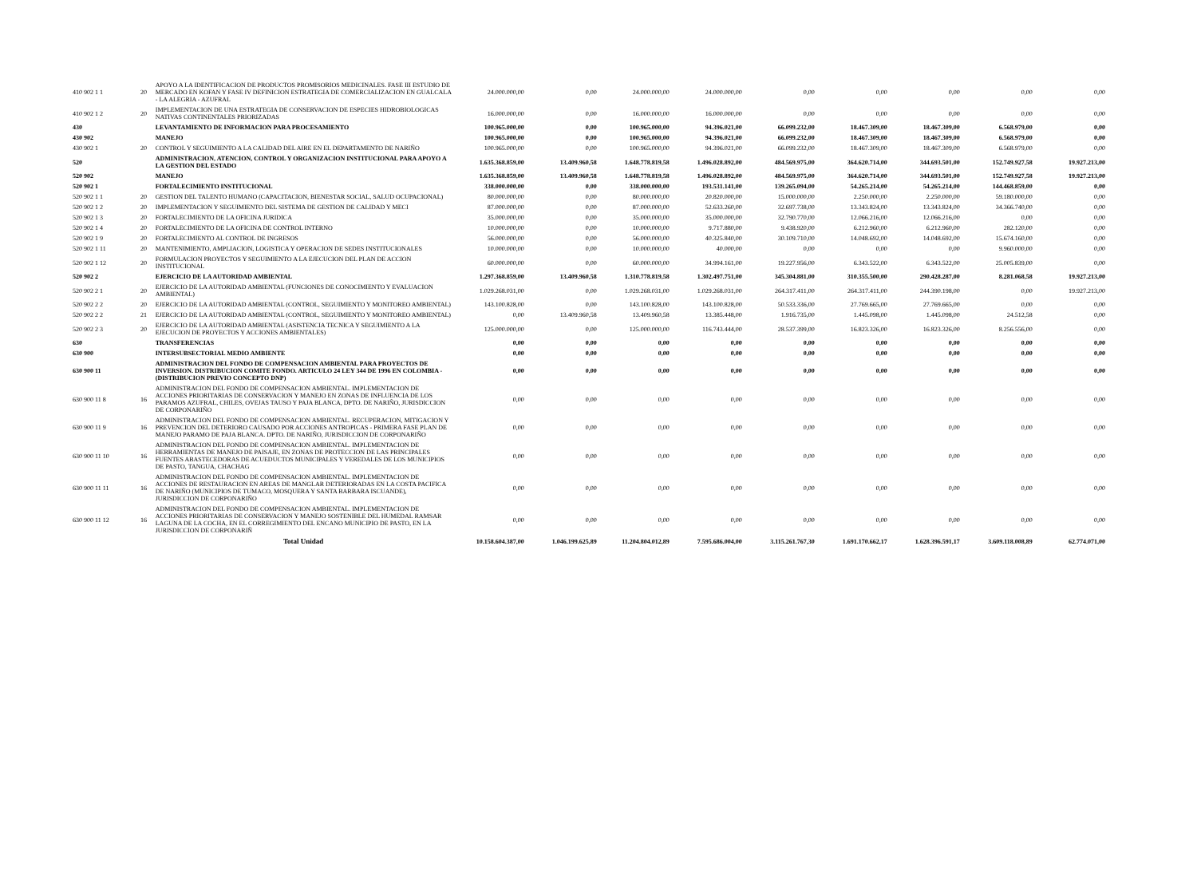| 410 902 1 1 | 20 | APOYO A LA IDENTIFICACION DE PRODUCTOS PROMISORIOS MEDICINALES. FASE III ESTUDIO DE MERCADO EN KOFAN Y FASE IV DEFINICION ESTRATEGIA DE COMERCIALIZACION EN GUALCALA - LA ALEGRIA - AZUFRAL | 24.000.000,00 | 0,00 | 24.000.000,00 | 24.000.000,00 | 0,00 | 0,00 | 0,00 | 0,00 | 0,00 |
| 410 902 1 2 | 20 | IMPLEMENTACION DE UNA ESTRATEGIA DE CONSERVACION DE ESPECIES HIDROBIOLOGICAS NATIVAS CONTINENTALES PRIORIZADAS | 16.000.000,00 | 0,00 | 16.000.000,00 | 16.000.000,00 | 0,00 | 0,00 | 0,00 | 0,00 | 0,00 |
| 430 | | LEVANTAMIENTO DE INFORMACION PARA PROCESAMIENTO | 100.965.000,00 | 0,00 | 100.965.000,00 | 94.396.021,00 | 66.099.232,00 | 18.467.309,00 | 18.467.309,00 | 6.568.979,00 | 0,00 |
| 430 902 | | MANEJO | 100.965.000,00 | 0,00 | 100.965.000,00 | 94.396.021,00 | 66.099.232,00 | 18.467.309,00 | 18.467.309,00 | 6.568.979,00 | 0,00 |
| 430 902 1 | 20 | CONTROL Y SEGUIMIENTO A LA CALIDAD DEL AIRE EN EL DEPARTAMENTO DE NARIÑO | 100.965.000,00 | 0,00 | 100.965.000,00 | 94.396.021,00 | 66.099.232,00 | 18.467.309,00 | 18.467.309,00 | 6.568.979,00 | 0,00 |
| 520 | | ADMINISTRACION, ATENCION, CONTROL Y ORGANIZACION INSTITUCIONAL PARA APOYO A LA GESTION DEL ESTADO | 1.635.368.859,00 | 13.409.960,58 | 1.648.778.819,58 | 1.496.028.892,00 | 484.569.975,00 | 364.620.714,00 | 344.693.501,00 | 152.749.927,58 | 19.927.213,00 |
| 520 902 | | MANEJO | 1.635.368.859,00 | 13.409.960,58 | 1.648.778.819,58 | 1.496.028.892,00 | 484.569.975,00 | 364.620.714,00 | 344.693.501,00 | 152.749.927,58 | 19.927.213,00 |
| 520 902 1 | | FORTALECIMIENTO INSTITUCIONAL | 338.000.000,00 | 0,00 | 338.000.000,00 | 193.531.141,00 | 139.265.094,00 | 54.265.214,00 | 54.265.214,00 | 144.468.859,00 | 0,00 |
| 520 902 1 1 | 20 | GESTION DEL TALENTO HUMANO (CAPACITACION, BIENESTAR SOCIAL, SALUD OCUPACIONAL) | 80.000.000,00 | 0,00 | 80.000.000,00 | 20.820.000,00 | 15.000.000,00 | 2.250.000,00 | 2.250.000,00 | 59.180.000,00 | 0,00 |
| 520 902 1 2 | 20 | IMPLEMENTACION Y SEGUIMIENTO DEL SISTEMA DE GESTION DE CALIDAD Y MECI | 87.000.000,00 | 0,00 | 87.000.000,00 | 52.633.260,00 | 32.697.738,00 | 13.343.824,00 | 13.343.824,00 | 34.366.740,00 | 0,00 |
| 520 902 1 3 | 20 | FORTALECIMIENTO DE LA OFICINA JURIDICA | 35.000.000,00 | 0,00 | 35.000.000,00 | 35.000.000,00 | 32.790.770,00 | 12.066.216,00 | 12.066.216,00 | 0,00 | 0,00 |
| 520 902 1 4 | 20 | FORTALECIMIENTO DE LA OFICINA DE CONTROL INTERNO | 10.000.000,00 | 0,00 | 10.000.000,00 | 9.717.880,00 | 9.438.920,00 | 6.212.960,00 | 6.212.960,00 | 282.120,00 | 0,00 |
| 520 902 1 9 | 20 | FORTALECIMIENTO AL CONTROL DE INGRESOS | 56.000.000,00 | 0,00 | 56.000.000,00 | 40.325.840,00 | 30.109.710,00 | 14.048.692,00 | 14.048.692,00 | 15.674.160,00 | 0,00 |
| 520 902 1 11 | 20 | MANTENIMIENTO, AMPLIACION, LOGISTICA Y OPERACION DE SEDES INSTITUCIONALES | 10.000.000,00 | 0,00 | 10.000.000,00 | 40.000,00 | 0,00 | 0,00 | 0,00 | 9.960.000,00 | 0,00 |
| 520 902 1 12 | 20 | FORMULACION PROYECTOS Y SEGUIMIENTO A LA EJECUCION DEL PLAN DE ACCION INSTITUCIONAL | 60.000.000,00 | 0,00 | 60.000.000,00 | 34.994.161,00 | 19.227.956,00 | 6.343.522,00 | 6.343.522,00 | 25.005.839,00 | 0,00 |
| 520 902 2 | | EJERCICIO DE LA AUTORIDAD AMBIENTAL | 1.297.368.859,00 | 13.409.960,58 | 1.310.778.819,58 | 1.302.497.751,00 | 345.304.881,00 | 310.355.500,00 | 290.428.287,00 | 8.281.068,58 | 19.927.213,00 |
| 520 902 2 1 | 20 | EJERCICIO DE LA AUTORIDAD AMBIENTAL (FUNCIONES DE CONOCIMIENTO Y EVALUACION AMBIENTAL) | 1.029.268.031,00 | 0,00 | 1.029.268.031,00 | 1.029.268.031,00 | 264.317.411,00 | 264.317.411,00 | 244.390.198,00 | 0,00 | 19.927.213,00 |
| 520 902 2 2 | 20 | EJERCICIO DE LA AUTORIDAD AMBIENTAL (CONTROL, SEGUIMIENTO Y MONITOREO AMBIENTAL) | 143.100.828,00 | 0,00 | 143.100.828,00 | 143.100.828,00 | 50.533.336,00 | 27.769.665,00 | 27.769.665,00 | 0,00 | 0,00 |
| 520 902 2 2 | 21 | EJERCICIO DE LA AUTORIDAD AMBIENTAL (CONTROL, SEGUIMIENTO Y MONITOREO AMBIENTAL) | 0,00 | 13.409.960,58 | 13.409.960,58 | 13.385.448,00 | 1.916.735,00 | 1.445.098,00 | 1.445.098,00 | 24.512,58 | 0,00 |
| 520 902 2 3 | 20 | EJERCICIO DE LA AUTORIDAD AMBIENTAL (ASISTENCIA TECNICA Y SEGUIMIENTO A LA EJECUCION DE PROYECTOS Y ACCIONES AMBIENTALES) | 125.000.000,00 | 0,00 | 125.000.000,00 | 116.743.444,00 | 28.537.399,00 | 16.823.326,00 | 16.823.326,00 | 8.256.556,00 | 0,00 |
| 630 | | TRANSFERENCIAS | 0,00 | 0,00 | 0,00 | 0,00 | 0,00 | 0,00 | 0,00 | 0,00 | 0,00 |
| 630 900 | | INTERSUBSECTORIAL MEDIO AMBIENTE | 0,00 | 0,00 | 0,00 | 0,00 | 0,00 | 0,00 | 0,00 | 0,00 | 0,00 |
| 630 900 11 | | ADMINISTRACION DEL FONDO DE COMPENSACION AMBIENTAL PARA PROYECTOS DE INVERSION. DISTRIBUCION COMITE FONDO. ARTICULO 24 LEY 344 DE 1996 EN COLOMBIA - (DISTRIBUCION PREVIO CONCEPTO DNP) | 0,00 | 0,00 | 0,00 | 0,00 | 0,00 | 0,00 | 0,00 | 0,00 | 0,00 |
| 630 900 11 8 | 16 | ADMINISTRACION DEL FONDO DE COMPENSACION AMBIENTAL. IMPLEMENTACION DE ACCIONES PRIORITARIAS DE CONSERVACION Y MANEJO EN ZONAS DE INFLUENCIA DE LOS PARAMOS AZUFRAL, CHILES, OVEJAS TAUSO Y PAJA BLANCA, DPTO. DE NARIÑO, JURISDICCION DE CORPONARIÑO | 0,00 | 0,00 | 0,00 | 0,00 | 0,00 | 0,00 | 0,00 | 0,00 | 0,00 |
| 630 900 11 9 | 16 | ADMINISTRACION DEL FONDO DE COMPENSACION AMBIENTAL. RECUPERACION, MITIGACION Y PREVENCION DEL DETERIORO CAUSADO POR ACCIONES ANTROPICAS - PRIMERA FASE PLAN DE MANEJO PARAMO DE PAJA BLANCA. DPTO. DE NARIÑO, JURISDICCION DE CORPONARIÑO | 0,00 | 0,00 | 0,00 | 0,00 | 0,00 | 0,00 | 0,00 | 0,00 | 0,00 |
| 630 900 11 10 | 16 | ADMINISTRACION DEL FONDO DE COMPENSACION AMBIENTAL. IMPLEMENTACION DE HERRAMIENTAS DE MANEJO DE PAISAJE, EN ZONAS DE PROTECCION DE LAS PRINCIPALES FUENTES ABASTECEDORAS DE ACUEDUCTOS MUNICIPALES Y VEREDALES DE LOS MUNICIPIOS DE PASTO, TANGUA, CHACHAG | 0,00 | 0,00 | 0,00 | 0,00 | 0,00 | 0,00 | 0,00 | 0,00 | 0,00 |
| 630 900 11 11 | 16 | ADMINISTRACION DEL FONDO DE COMPENSACION AMBIENTAL. IMPLEMENTACION DE ACCIONES DE RESTAURACION EN AREAS DE MANGLAR DETERIORADAS EN LA COSTA PACIFICA DE NARIÑO (MUNICIPIOS DE TUMACO, MOSQUERA Y SANTA BARBARA ISCUANDE), JURISDICCION DE CORPONARIÑO | 0,00 | 0,00 | 0,00 | 0,00 | 0,00 | 0,00 | 0,00 | 0,00 | 0,00 |
| 630 900 11 12 | 16 | ADMINISTRACION DEL FONDO DE COMPENSACION AMBIENTAL. IMPLEMENTACION DE ACCIONES PRIORITARIAS DE CONSERVACION Y MANEJO SOSTENIBLE DEL HUMEDAL RAMSAR LAGUNA DE LA COCHA, EN EL CORREGIMIENTO DEL ENCANO MUNICIPIO DE PASTO, EN LA JURISDICCION DE CORPONARIÑ | 0,00 | 0,00 | 0,00 | 0,00 | 0,00 | 0,00 | 0,00 | 0,00 | 0,00 |
| | | Total Unidad | 10.158.604.387,00 | 1.046.199.625,89 | 11.204.804.012,89 | 7.595.686.004,00 | 3.115.261.767,30 | 1.691.170.662,17 | 1.628.396.591,17 | 3.609.118.008,89 | 62.774.071,00 |